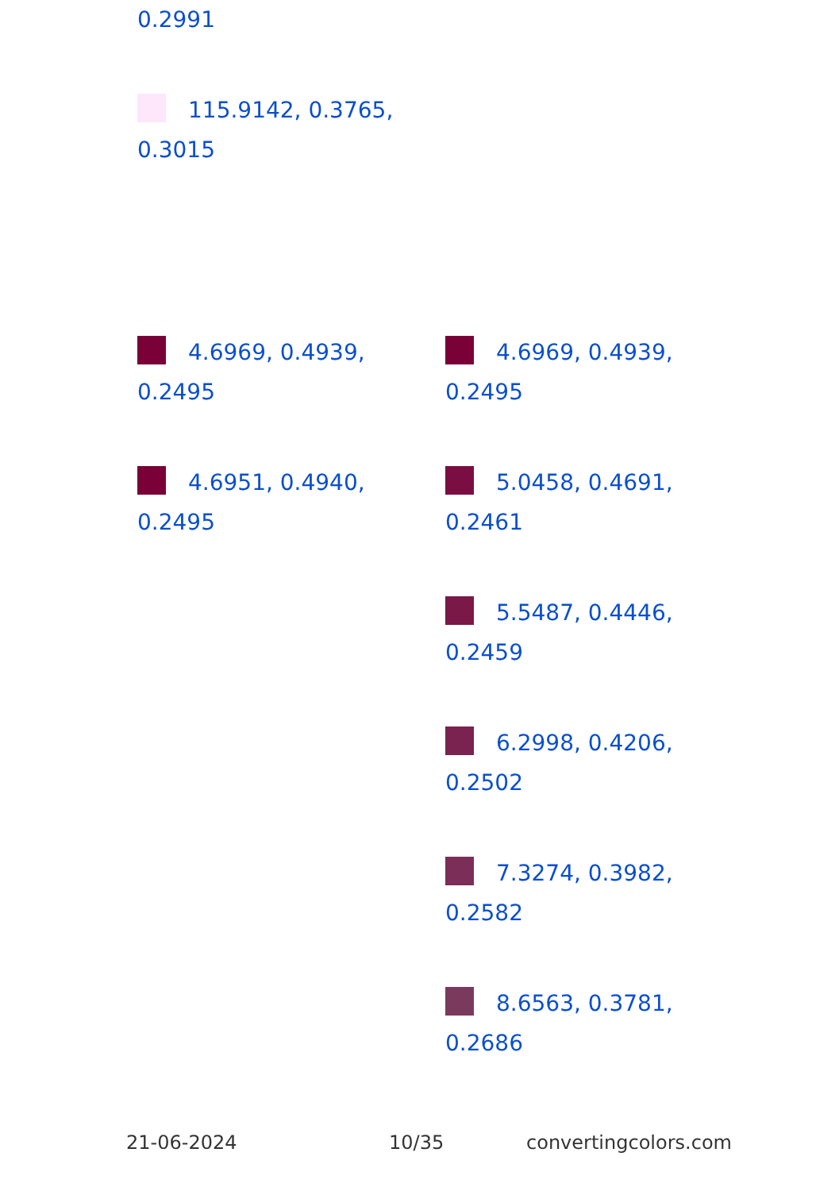0.2991
115.9142, 0.3765, 0.3015
4.6969, 0.4939, 0.2495
4.6951, 0.4940, 0.2495
4.6969, 0.4939, 0.2495
5.0458, 0.4691, 0.2461
5.5487, 0.4446, 0.2459
6.2998, 0.4206, 0.2502
7.3274, 0.3982, 0.2582
8.6563, 0.3781, 0.2686
21-06-2024 10/35 convertingcolors.com